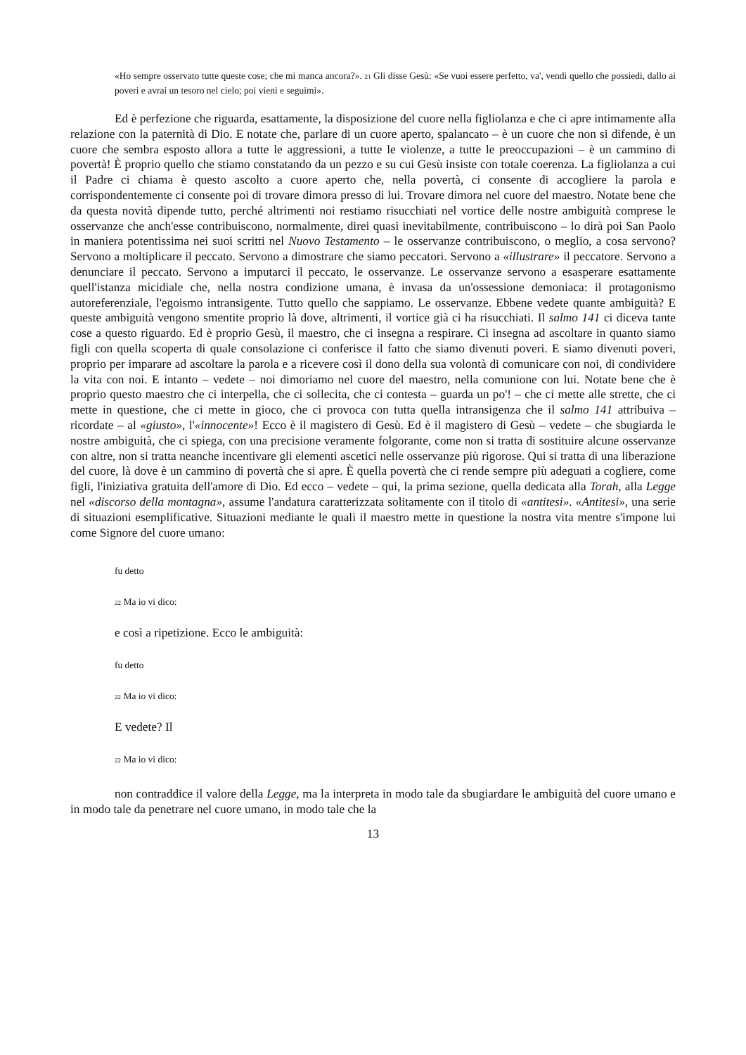«Ho sempre osservato tutte queste cose; che mi manca ancora?». <sup>21</sup> Gli disse Gesù: «Se vuoi essere perfetto, va', vendi quello che possiedi, dallo ai poveri e avrai un tesoro nel cielo; poi vieni e seguimi».
Ed è perfezione che riguarda, esattamente, la disposizione del cuore nella figliolanza e che ci apre intimamente alla relazione con la paternità di Dio. E notate che, parlare di un cuore aperto, spalancato – è un cuore che non si difende, è un cuore che sembra esposto allora a tutte le aggressioni, a tutte le violenze, a tutte le preoccupazioni – è un cammino di povertà! È proprio quello che stiamo constatando da un pezzo e su cui Gesù insiste con totale coerenza. La figliolanza a cui il Padre ci chiama è questo ascolto a cuore aperto che, nella povertà, ci consente di accogliere la parola e corrispondentemente ci consente poi di trovare dimora presso di lui. Trovare dimora nel cuore del maestro. Notate bene che da questa novità dipende tutto, perché altrimenti noi restiamo risucchiati nel vortice delle nostre ambiguità comprese le osservanze che anch'esse contribuiscono, normalmente, direi quasi inevitabilmente, contribuiscono – lo dirà poi San Paolo in maniera potentissima nei suoi scritti nel Nuovo Testamento – le osservanze contribuiscono, o meglio, a cosa servono? Servono a moltiplicare il peccato. Servono a dimostrare che siamo peccatori. Servono a «illustrare» il peccatore. Servono a denunciare il peccato. Servono a imputarci il peccato, le osservanze. Le osservanze servono a esasperare esattamente quell'istanza micidiale che, nella nostra condizione umana, è invasa da un'ossessione demoniaca: il protagonismo autoreferenziale, l'egoismo intransigente. Tutto quello che sappiamo. Le osservanze. Ebbene vedete quante ambiguità? E queste ambiguità vengono smentite proprio là dove, altrimenti, il vortice già ci ha risucchiati. Il salmo 141 ci diceva tante cose a questo riguardo. Ed è proprio Gesù, il maestro, che ci insegna a respirare. Ci insegna ad ascoltare in quanto siamo figli con quella scoperta di quale consolazione ci conferisce il fatto che siamo divenuti poveri. E siamo divenuti poveri, proprio per imparare ad ascoltare la parola e a ricevere così il dono della sua volontà di comunicare con noi, di condividere la vita con noi. E intanto – vedete – noi dimoriamo nel cuore del maestro, nella comunione con lui. Notate bene che è proprio questo maestro che ci interpella, che ci sollecita, che ci contesta – guarda un po'! – che ci mette alle strette, che ci mette in questione, che ci mette in gioco, che ci provoca con tutta quella intransigenza che il salmo 141 attribuiva – ricordate – al «giusto», l'«innocente»! Ecco è il magistero di Gesù. Ed è il magistero di Gesù – vedete – che sbugiarda le nostre ambiguità, che ci spiega, con una precisione veramente folgorante, come non si tratta di sostituire alcune osservanze con altre, non si tratta neanche incentivare gli elementi ascetici nelle osservanze più rigorose. Qui si tratta di una liberazione del cuore, là dove è un cammino di povertà che si apre. È quella povertà che ci rende sempre più adeguati a cogliere, come figli, l'iniziativa gratuita dell'amore di Dio. Ed ecco – vedete – qui, la prima sezione, quella dedicata alla Torah, alla Legge nel «discorso della montagna», assume l'andatura caratterizzata solitamente con il titolo di «antitesi». «Antitesi», una serie di situazioni esemplificative. Situazioni mediante le quali il maestro mette in questione la nostra vita mentre s'impone lui come Signore del cuore umano:
fu detto
<sup>22</sup> Ma io vi dico:
e così a ripetizione. Ecco le ambiguità:
fu detto
<sup>22</sup> Ma io vi dico:
E vedete? Il
<sup>22</sup> Ma io vi dico:
non contraddice il valore della Legge, ma la interpreta in modo tale da sbugiardare le ambiguità del cuore umano e in modo tale da penetrare nel cuore umano, in modo tale che la
13